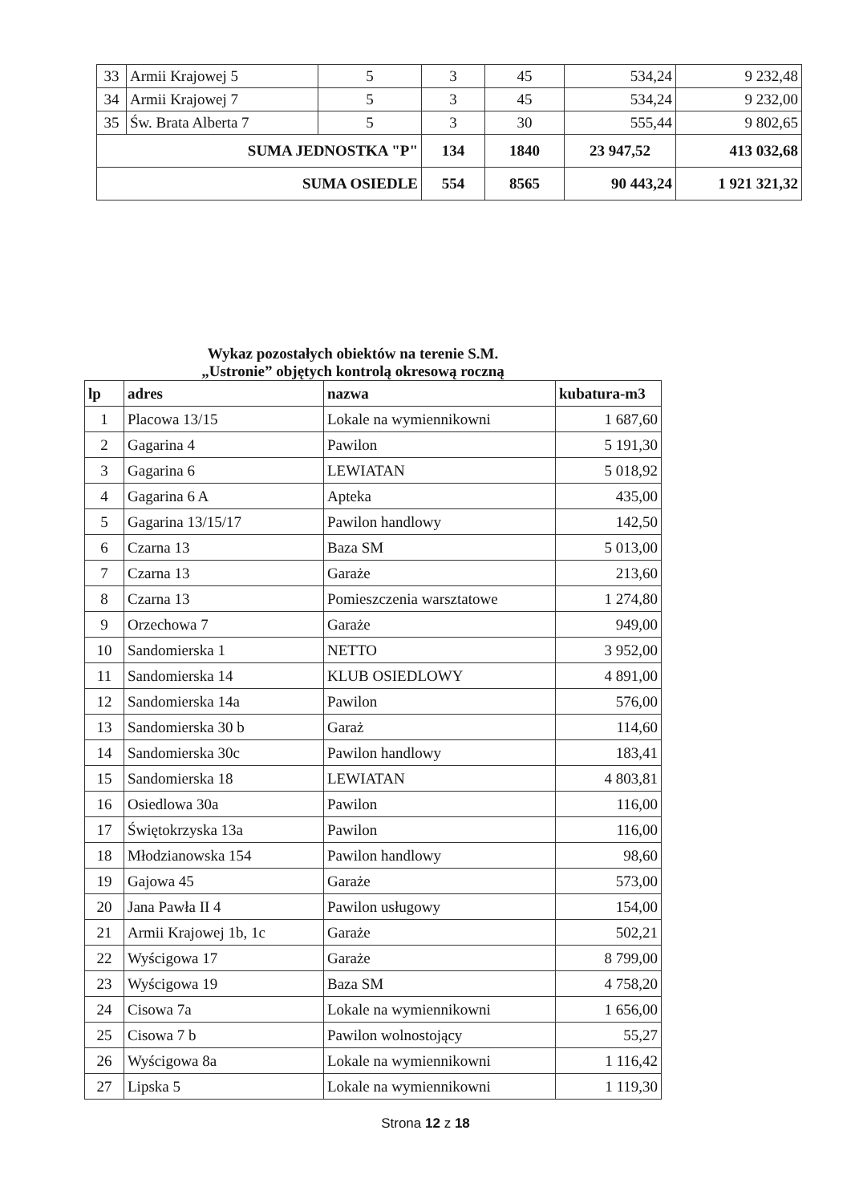| 33 | Armii Krajowej 5 | 5 | 3 | 45 | 534,24 | 9 232,48 |
| 34 | Armii Krajowej 7 | 5 | 3 | 45 | 534,24 | 9 232,00 |
| 35 | Św. Brata Alberta 7 | 5 | 3 | 30 | 555,44 | 9 802,65 |
| SUMA JEDNOSTKA "P" | | | 134 | 1840 | 23 947,52 | 413 032,68 |
| SUMA OSIEDLE | | | 554 | 8565 | 90 443,24 | 1 921 321,32 |
Wykaz pozostałych obiektów na terenie S.M.
„Ustronie” objętych kontrolą okresową roczną
| lp | adres | nazwa | kubatura-m3 |
| --- | --- | --- | --- |
| 1 | Placowa 13/15 | Lokale na wymiennikowni | 1 687,60 |
| 2 | Gagarina 4 | Pawilon | 5 191,30 |
| 3 | Gagarina 6 | LEWIATAN | 5 018,92 |
| 4 | Gagarina 6 A | Apteka | 435,00 |
| 5 | Gagarina 13/15/17 | Pawilon handlowy | 142,50 |
| 6 | Czarna 13 | Baza SM | 5 013,00 |
| 7 | Czarna 13 | Garaże | 213,60 |
| 8 | Czarna 13 | Pomieszczenia warsztatowe | 1 274,80 |
| 9 | Orzechowa 7 | Garaże | 949,00 |
| 10 | Sandomierska 1 | NETTO | 3 952,00 |
| 11 | Sandomierska 14 | KLUB OSIEDLOWY | 4 891,00 |
| 12 | Sandomierska 14a | Pawilon | 576,00 |
| 13 | Sandomierska 30 b | Garaż | 114,60 |
| 14 | Sandomierska 30c | Pawilon handlowy | 183,41 |
| 15 | Sandomierska 18 | LEWIATAN | 4 803,81 |
| 16 | Osiedlowa 30a | Pawilon | 116,00 |
| 17 | Świętokrzyska 13a | Pawilon | 116,00 |
| 18 | Młodzianowska 154 | Pawilon handlowy | 98,60 |
| 19 | Gajowa 45 | Garaże | 573,00 |
| 20 | Jana Pawła II 4 | Pawilon usługowy | 154,00 |
| 21 | Armii Krajowej 1b, 1c | Garaże | 502,21 |
| 22 | Wyścigowa 17 | Garaże | 8 799,00 |
| 23 | Wyścigowa 19 | Baza SM | 4 758,20 |
| 24 | Cisowa 7a | Lokale na wymiennikowni | 1 656,00 |
| 25 | Cisowa 7 b | Pawilon wolnostojący | 55,27 |
| 26 | Wyścigowa 8a | Lokale na wymiennikowni | 1 116,42 |
| 27 | Lipska 5 | Lokale na wymiennikowni | 1 119,30 |
Strona 12 z 18